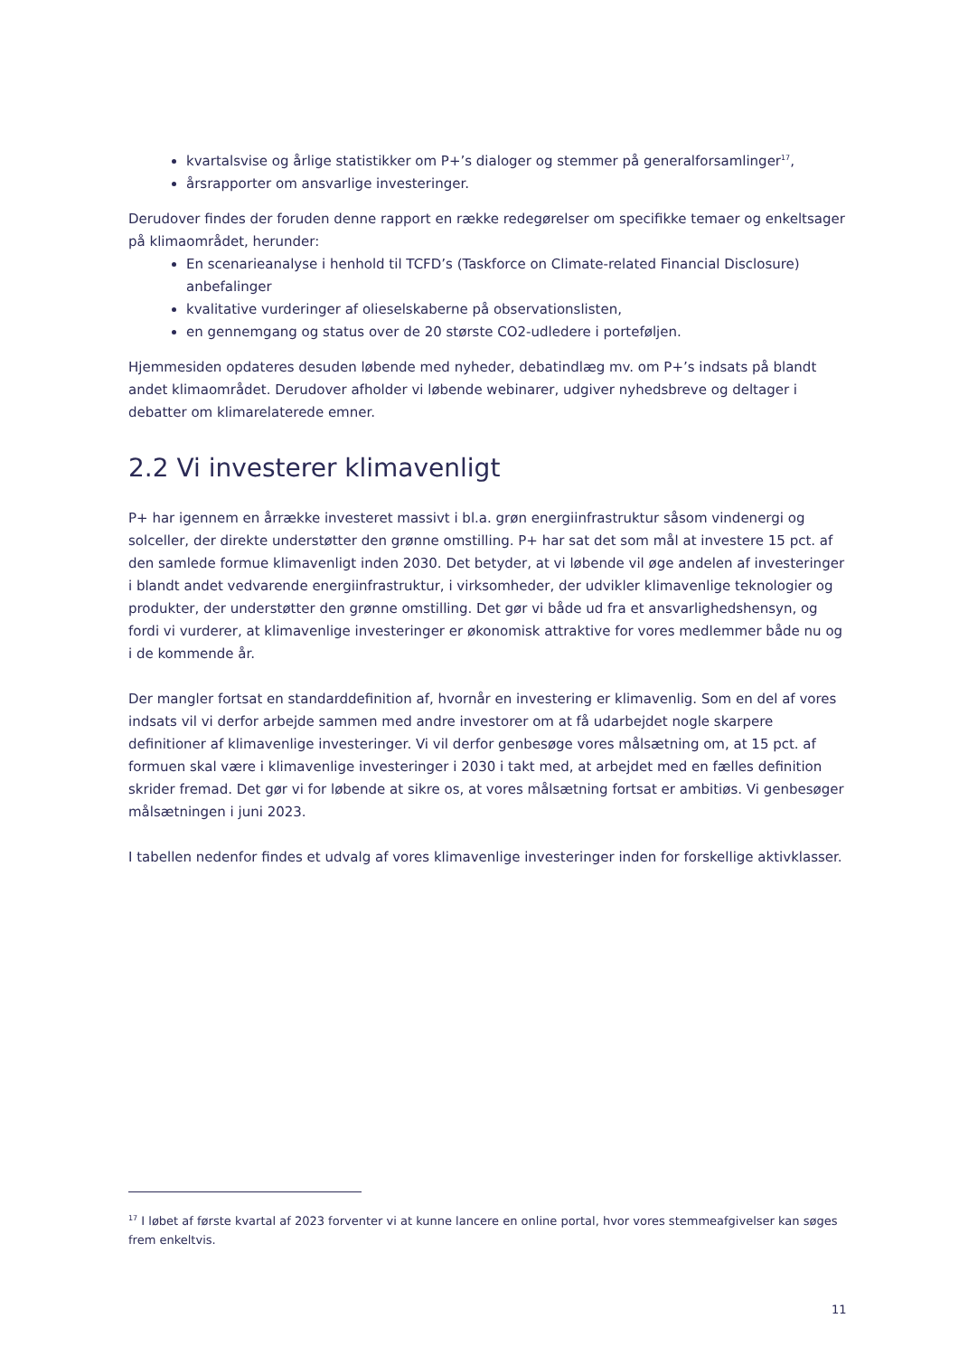kvartalsvise og årlige statistikker om P+’s dialoger og stemmer på generalforsamlinger<sup>17</sup>,
årsrapporter om ansvarlige investeringer.
Derudover findes der foruden denne rapport en række redegørelser om specifikke temaer og enkeltsager på klimaområdet, herunder:
En scenarieanalyse i henhold til TCFD’s (Taskforce on Climate-related Financial Disclosure) anbefalinger
kvalitative vurderinger af olieselskaberne på observationslisten,
en gennemgang og status over de 20 største CO2-udledere i porteføljen.
Hjemmesiden opdateres desuden løbende med nyheder, debatindlæg mv. om P+’s indsats på blandt andet klimaområdet. Derudover afholder vi løbende webinarer, udgiver nyhedsbreve og deltager i debatter om klimarelaterede emner.
2.2 Vi investerer klimavenligt
P+ har igennem en årrække investeret massivt i bl.a. grøn energiinfrastruktur såsom vindenergi og solceller, der direkte understøtter den grønne omstilling. P+ har sat det som mål at investere 15 pct. af den samlede formue klimavenligt inden 2030. Det betyder, at vi løbende vil øge andelen af investeringer i blandt andet vedvarende energiinfrastruktur, i virksomheder, der udvikler klimavenlige teknologier og produkter, der understøtter den grønne omstilling. Det gør vi både ud fra et ansvarlighedshensyn, og fordi vi vurderer, at klimavenlige investeringer er økonomisk attraktive for vores medlemmer både nu og i de kommende år.
Der mangler fortsat en standarddefinition af, hvornår en investering er klimavenlig. Som en del af vores indsats vil vi derfor arbejde sammen med andre investorer om at få udarbejdet nogle skarpere definitioner af klimavenlige investeringer. Vi vil derfor genbesøge vores målsætning om, at 15 pct. af formuen skal være i klimavenlige investeringer i 2030 i takt med, at arbejdet med en fælles definition skrider fremad. Det gør vi for løbende at sikre os, at vores målsætning fortsat er ambitiøs. Vi genbesøger målsætningen i juni 2023.
I tabellen nedenfor findes et udvalg af vores klimavenlige investeringer inden for forskellige aktivklasser.
<sup>17</sup> I løbet af første kvartal af 2023 forventer vi at kunne lancere en online portal, hvor vores stemmeafgivelser kan søges frem enkeltvis.
11